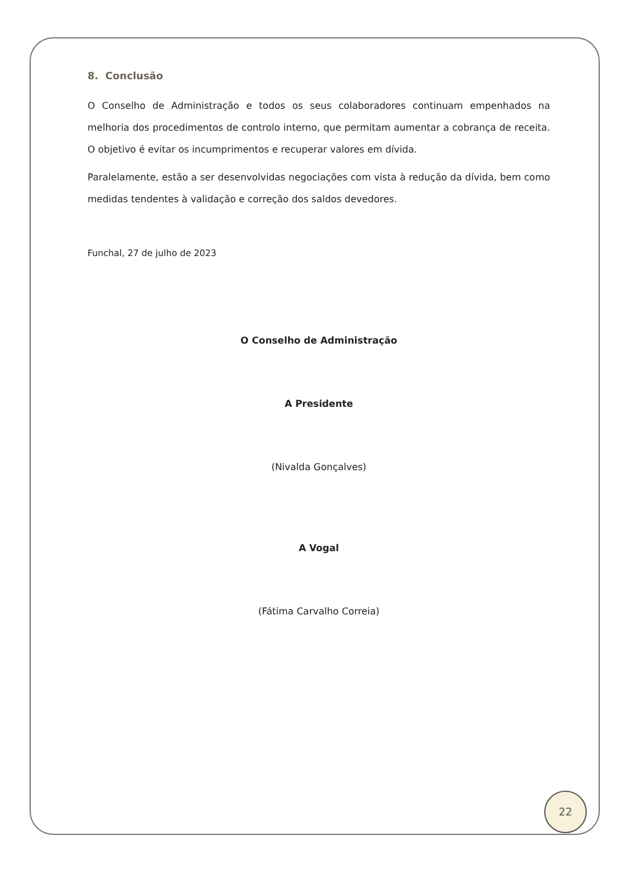8. Conclusão
O Conselho de Administração e todos os seus colaboradores continuam empenhados na melhoria dos procedimentos de controlo interno, que permitam aumentar a cobrança de receita. O objetivo é evitar os incumprimentos e recuperar valores em dívida.
Paralelamente, estão a ser desenvolvidas negociações com vista à redução da dívida, bem como medidas tendentes à validação e correção dos saldos devedores.
Funchal, 27 de julho de 2023
O Conselho de Administração
A Presidente
(Nivalda Gonçalves)
A Vogal
(Fátima Carvalho Correia)
22